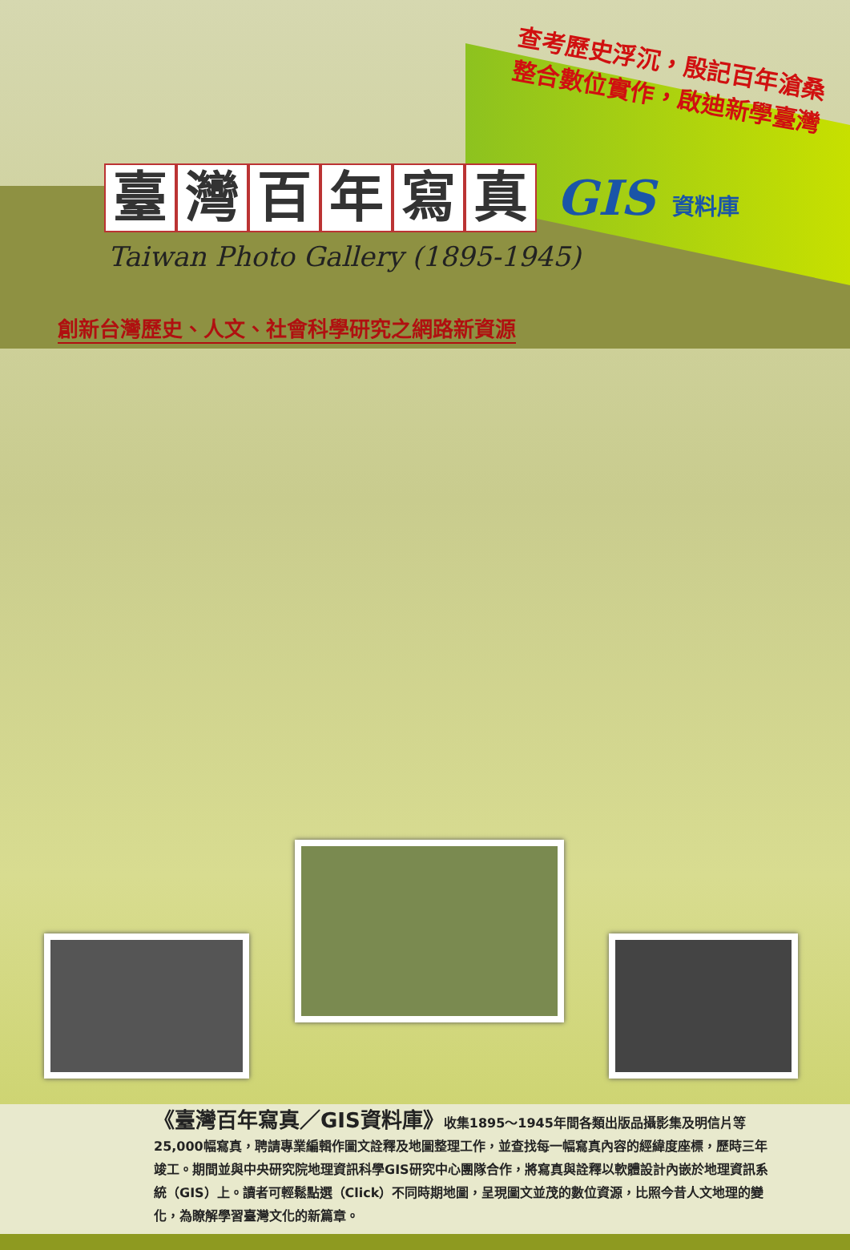查考歷史浮沉，殷記百年滄桑
整合數位實作，啟迪新學臺灣
臺灣百年寫真
GIS 資料庫
Taiwan Photo Gallery (1895-1945)
創新台灣歷史、人文、社會科學研究之網路新資源
《臺灣百年寫真／GIS資料庫》收集1895～1945年間各類出版品攝影集及明信片等25,000幅寫真，聘請專業編輯作圖文詮釋及地圖整理工作，並查找每一幅寫真內容的經緯度座標，歷時三年竣工。期間並與中央研究院地理資訊科學GIS研究中心團隊合作，將寫真與詮釋以軟體設計內嵌於地理資訊系統（GIS）上。讀者可輕鬆點選（Click）不同時期地圖，呈現圖文並茂的數位資源，比照今昔人文地理的變化，為瞭解學習臺灣文化的新篇章。